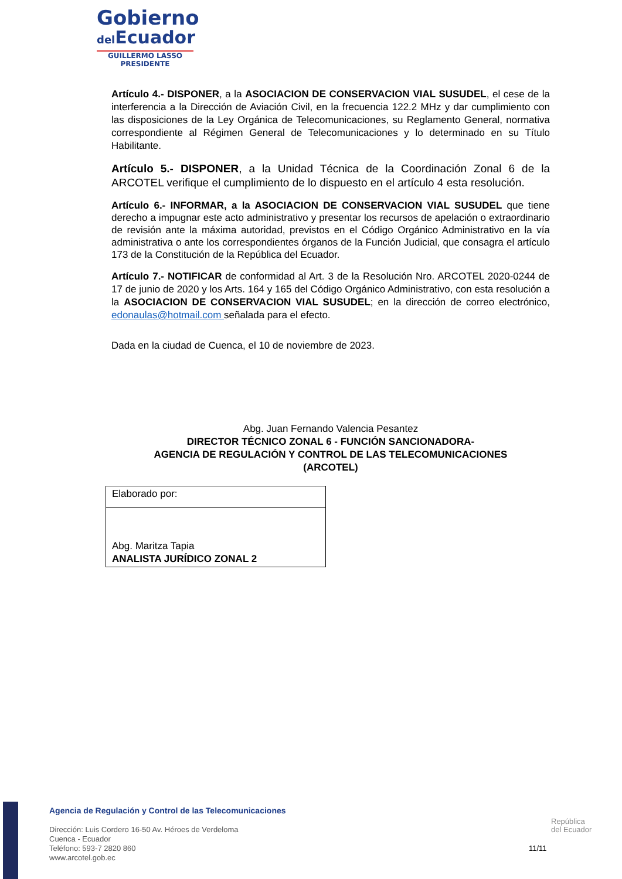Gobierno
del Ecuador
GUILLERMO LASSO
PRESIDENTE
Artículo 4.- DISPONER, a la ASOCIACION DE CONSERVACION VIAL SUSUDEL, el cese de la interferencia a la Dirección de Aviación Civil, en la frecuencia 122.2 MHz y dar cumplimiento con las disposiciones de la Ley Orgánica de Telecomunicaciones, su Reglamento General, normativa correspondiente al Régimen General de Telecomunicaciones y lo determinado en su Título Habilitante.
Artículo 5.- DISPONER, a la Unidad Técnica de la Coordinación Zonal 6 de la ARCOTEL verifique el cumplimiento de lo dispuesto en el artículo 4 esta resolución.
Artículo 6.- INFORMAR, a la ASOCIACION DE CONSERVACION VIAL SUSUDEL que tiene derecho a impugnar este acto administrativo y presentar los recursos de apelación o extraordinario de revisión ante la máxima autoridad, previstos en el Código Orgánico Administrativo en la vía administrativa o ante los correspondientes órganos de la Función Judicial, que consagra el artículo 173 de la Constitución de la República del Ecuador.
Artículo 7.- NOTIFICAR de conformidad al Art. 3 de la Resolución Nro. ARCOTEL 2020-0244 de 17 de junio de 2020 y los Arts. 164 y 165 del Código Orgánico Administrativo, con esta resolución a la ASOCIACION DE CONSERVACION VIAL SUSUDEL; en la dirección de correo electrónico, edonaulas@hotmail.com señalada para el efecto.
Dada en la ciudad de Cuenca, el 10 de noviembre de 2023.
Abg. Juan Fernando Valencia Pesantez
DIRECTOR TÉCNICO ZONAL 6 - FUNCIÓN SANCIONADORA-
AGENCIA DE REGULACIÓN Y CONTROL DE LAS TELECOMUNICACIONES
(ARCOTEL)
| Elaborado por: |
| Abg. Maritza Tapia ANALISTA JURÍDICO ZONAL 2 |
Agencia de Regulación y Control de las Telecomunicaciones
Dirección: Luis Cordero 16-50 Av. Héroes de Verdeloma
Cuenca - Ecuador
Teléfono: 593-7 2820 860
www.arcotel.gob.ec
República
del Ecuador
11/11